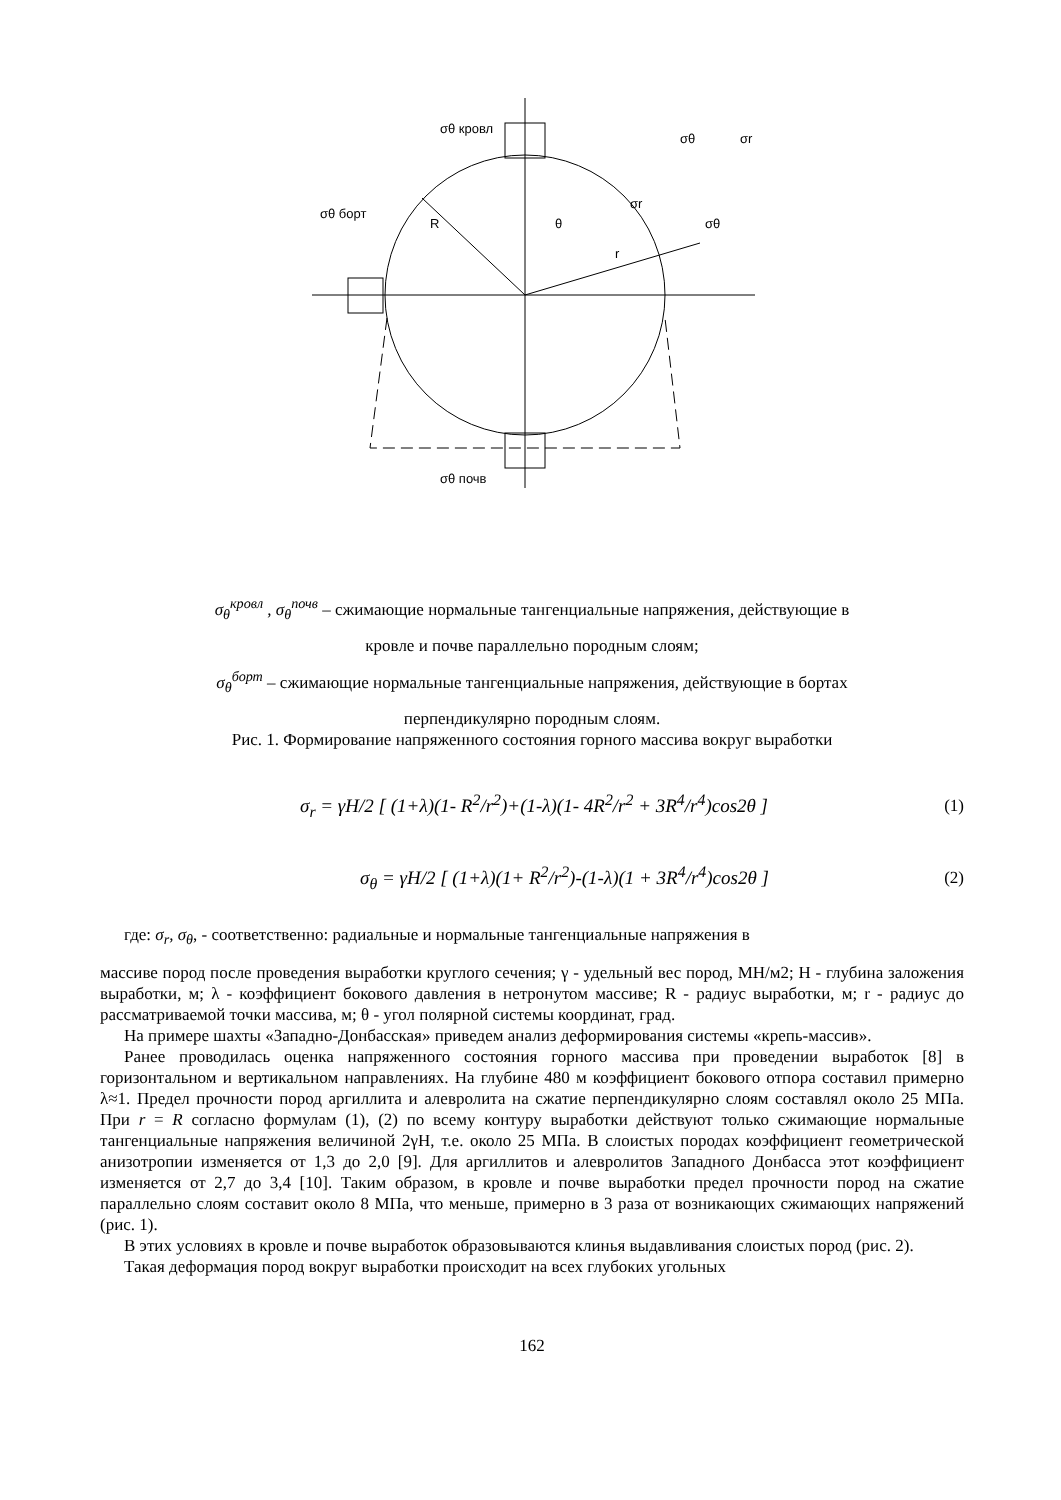σθ кровл
σθ почв
σθ борт
R
θ
r
σr
σθ
σr
σθ
σ<sub>θ</sub><sup>кровл</sup> , σ<sub>θ</sub><sup>почв</sup> – сжимающие нормальные тангенциальные напряжения, действующие в
кровле и почве параллельно породным слоям;
σ<sub>θ</sub><sup>борт</sup> – сжимающие нормальные тангенциальные напряжения, действующие в бортах
перпендикулярно породным слоям.
Рис. 1. Формирование напряженного состояния горного массива вокруг выработки
σ<sub>r</sub> = γH/2 [ (1+λ)(1- R<sup>2</sup>/r<sup>2</sup>)+(1-λ)(1- 4R<sup>2</sup>/r<sup>2</sup> + 3R<sup>4</sup>/r<sup>4</sup>)cos2θ ] (1)
σ<sub>θ</sub> = γH/2 [ (1+λ)(1+ R<sup>2</sup>/r<sup>2</sup>)-(1-λ)(1 + 3R<sup>4</sup>/r<sup>4</sup>)cos2θ ] (2)
где: σ<sub>r</sub>, σ<sub>θ</sub>, - соответственно: радиальные и нормальные тангенциальные напряжения в
массиве пород после проведения выработки круглого сечения; γ - удельный вес пород, МН/м2; Н - глубина заложения выработки, м; λ - коэффициент бокового давления в нетронутом массиве; R - радиус выработки, м; r - радиус до рассматриваемой точки массива, м; θ - угол полярной системы координат, град.
На примере шахты «Западно-Донбасская» приведем анализ деформирования системы «крепь-массив».
Ранее проводилась оценка напряженного состояния горного массива при проведении выработок [8] в горизонтальном и вертикальном направлениях. На глубине 480 м коэффициент бокового отпора составил примерно λ≈1. Предел прочности пород аргиллита и алевролита на сжатие перпендикулярно слоям составлял около 25 МПа. При r = R согласно формулам (1), (2) по всему контуру выработки действуют только сжимающие нормальные тангенциальные напряжения величиной 2γH, т.е. около 25 МПа. В слоистых породах коэффициент геометрической анизотропии изменяется от 1,3 до 2,0 [9]. Для аргиллитов и алевролитов Западного Донбасса этот коэффициент изменяется от 2,7 до 3,4 [10]. Таким образом, в кровле и почве выработки предел прочности пород на сжатие параллельно слоям составит около 8 МПа, что меньше, примерно в 3 раза от возникающих сжимающих напряжений (рис. 1).
В этих условиях в кровле и почве выработок образовываются клинья выдавливания слоистых пород (рис. 2).
Такая деформация пород вокруг выработки происходит на всех глубоких угольных
162